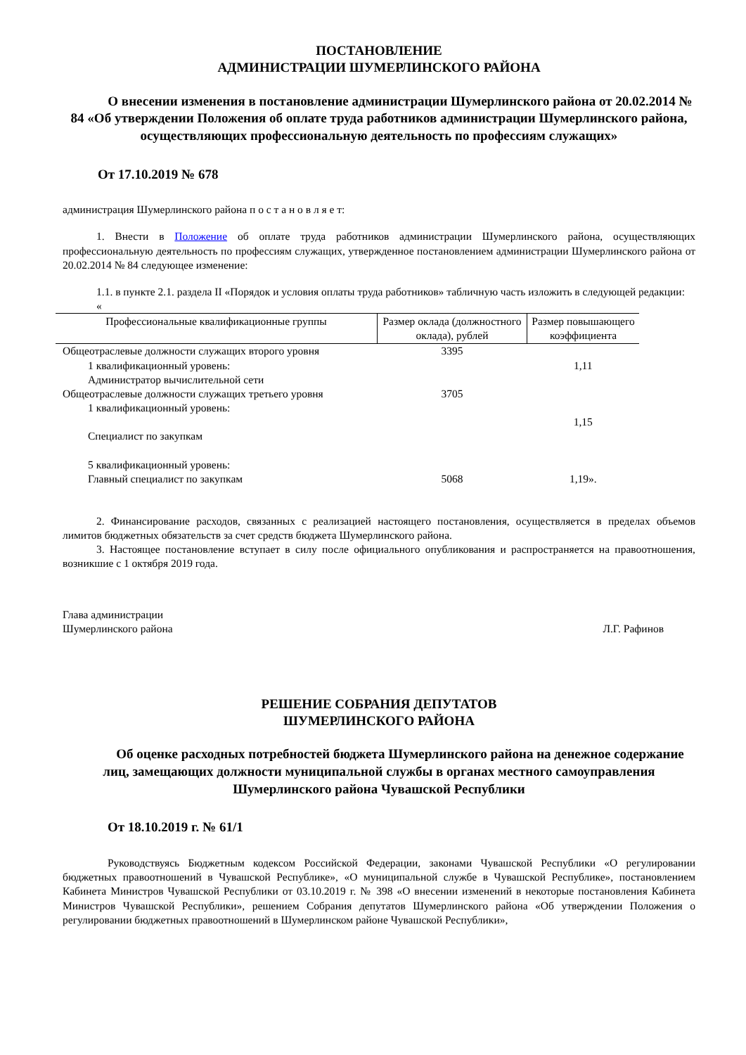ПОСТАНОВЛЕНИЕ
АДМИНИСТРАЦИИ ШУМЕРЛИНСКОГО РАЙОНА
О внесении изменения в постановление администрации Шумерлинского района от 20.02.2014 № 84 «Об утверждении Положения об оплате труда работников администрации Шумерлинского района, осуществляющих профессиональную деятельность по профессиям служащих»
От 17.10.2019 № 678
администрация Шумерлинского района п о с т а н о в л я е т:
1. Внести в Положение об оплате труда работников администрации Шумерлинского района, осуществляющих профессиональную деятельность по профессиям служащих, утвержденное постановлением администрации Шумерлинского района от 20.02.2014 № 84 следующее изменение:
1.1. в пункте 2.1. раздела II «Порядок и условия оплаты труда работников» табличную часть изложить в следующей редакции:
«
| Профессиональные квалификационные группы | Размер оклада (должностного оклада), рублей | Размер повышающего коэффициента |
| --- | --- | --- |
| Общеотраслевые должности служащих второго уровня | 3395 | |
| 1 квалификационный уровень: Администратор вычислительной сети | | 1,11 |
| Общеотраслевые должности служащих третьего уровня | 3705 | |
| 1 квалификационный уровень: Специалист по закупкам | | 1,15 |
| 5 квалификационный уровень: Главный специалист по закупкам | 5068 | 1,19». |
2. Финансирование расходов, связанных с реализацией настоящего постановления, осуществляется в пределах объемов лимитов бюджетных обязательств за счет средств бюджета Шумерлинского района.
3. Настоящее постановление вступает в силу после официального опубликования и распространяется на правоотношения, возникшие с 1 октября 2019 года.
Глава администрации
Шумерлинского района
Л.Г. Рафинов
РЕШЕНИЕ СОБРАНИЯ ДЕПУТАТОВ
ШУМЕРЛИНСКОГО РАЙОНА
Об оценке расходных потребностей бюджета Шумерлинского района на денежное содержание лиц, замещающих должности муниципальной службы в органах местного самоуправления Шумерлинского района Чувашской Республики
От 18.10.2019 г. № 61/1
Руководствуясь Бюджетным кодексом Российской Федерации, законами Чувашской Республики «О регулировании бюджетных правоотношений в Чувашской Республике», «О муниципальной службе в Чувашской Республике», постановлением Кабинета Министров Чувашской Республики от 03.10.2019 г. № 398 «О внесении изменений в некоторые постановления Кабинета Министров Чувашской Республики», решением Собрания депутатов Шумерлинского района «Об утверждении Положения о регулировании бюджетных правоотношений в Шумерлинском районе Чувашской Республики»,